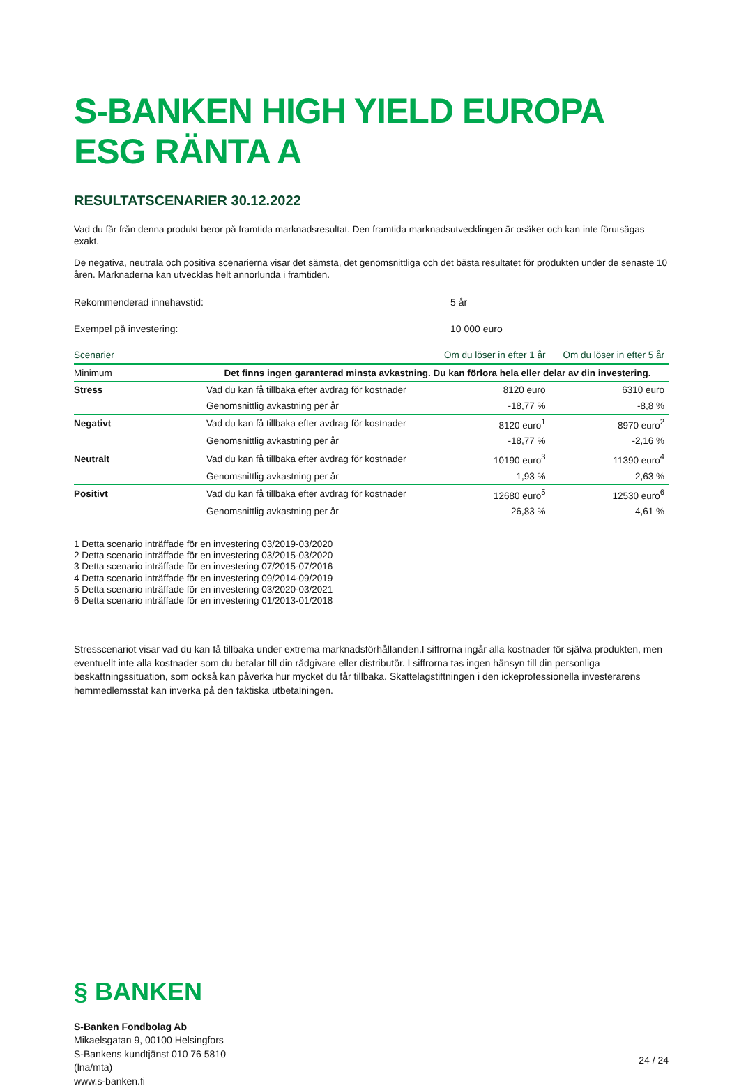S-BANKEN HIGH YIELD EUROPA ESG RÄNTA A
RESULTATSCENARIER 30.12.2022
Vad du får från denna produkt beror på framtida marknadsresultat. Den framtida marknadsutvecklingen är osäker och kan inte förutsägas exakt.
De negativa, neutrala och positiva scenarierna visar det sämsta, det genomsnittliga och det bästa resultatet för produkten under de senaste 10 åren. Marknaderna kan utvecklas helt annorlunda i framtiden.
Rekommenderad innehavstid: 5 år
Exempel på investering: 10 000 euro
| Scenarier | | Om du löser in efter 1 år | Om du löser in efter 5 år |
| --- | --- | --- | --- |
| Minimum | Det finns ingen garanterad minsta avkastning. Du kan förlora hela eller delar av din investering. | | |
| Stress | Vad du kan få tillbaka efter avdrag för kostnader | 8120 euro | 6310 euro |
| | Genomsnittlig avkastning per år | -18,77 % | -8,8 % |
| Negativt | Vad du kan få tillbaka efter avdrag för kostnader | 8120 euro<sup>1</sup> | 8970 euro<sup>2</sup> |
| | Genomsnittlig avkastning per år | -18,77 % | -2,16 % |
| Neutralt | Vad du kan få tillbaka efter avdrag för kostnader | 10190 euro<sup>3</sup> | 11390 euro<sup>4</sup> |
| | Genomsnittlig avkastning per år | 1,93 % | 2,63 % |
| Positivt | Vad du kan få tillbaka efter avdrag för kostnader | 12680 euro<sup>5</sup> | 12530 euro<sup>6</sup> |
| | Genomsnittlig avkastning per år | 26,83 % | 4,61 % |
1 Detta scenario inträffade för en investering 03/2019-03/2020
2 Detta scenario inträffade för en investering 03/2015-03/2020
3 Detta scenario inträffade för en investering 07/2015-07/2016
4 Detta scenario inträffade för en investering 09/2014-09/2019
5 Detta scenario inträffade för en investering 03/2020-03/2021
6 Detta scenario inträffade för en investering 01/2013-01/2018
Stresscenariot visar vad du kan få tillbaka under extrema marknadsförhållanden.I siffrorna ingår alla kostnader för själva produkten, men eventuellt inte alla kostnader som du betalar till din rådgivare eller distributör. I siffrorna tas ingen hänsyn till din personliga beskattningssituation, som också kan påverka hur mycket du får tillbaka. Skattelagstiftningen i den ickeprofessionella investerarens hemmedlemsstat kan inverka på den faktiska utbetalningen.
§ BANKEN
S-Banken Fondbolag Ab
Mikaelsgatan 9, 00100 Helsingfors
S-Bankens kundtjänst 010 76 5810
(lna/mta)
www.s-banken.fi
24 / 24